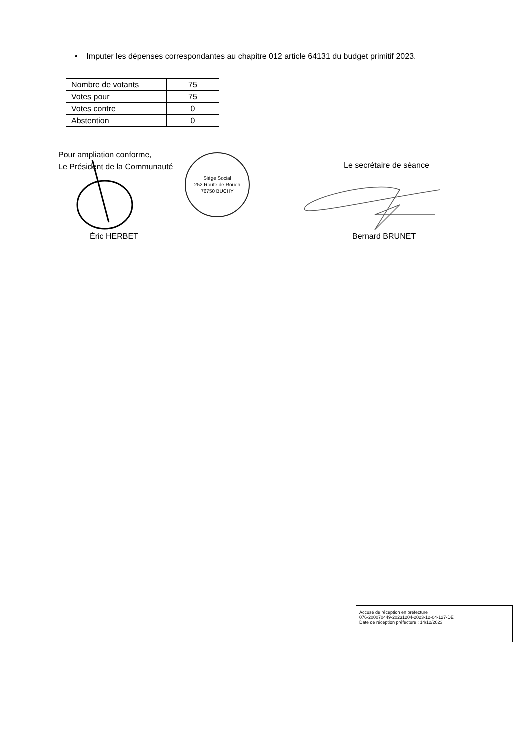• Imputer les dépenses correspondantes au chapitre 012 article 64131 du budget primitif 2023.
| Nombre de votants | 75 |
| Votes pour | 75 |
| Votes contre | 0 |
| Abstention | 0 |
Pour ampliation conforme,
Le Président de la Communauté
Le secrétaire de séance
Siège Social
252 Route de Rouen
76750 BUCHY
Éric HERBET Bernard BRUNET
Accusé de réception en préfecture
076-200070449-20231204-2023-12-04-127-DE
Date de réception préfecture : 14/12/2023